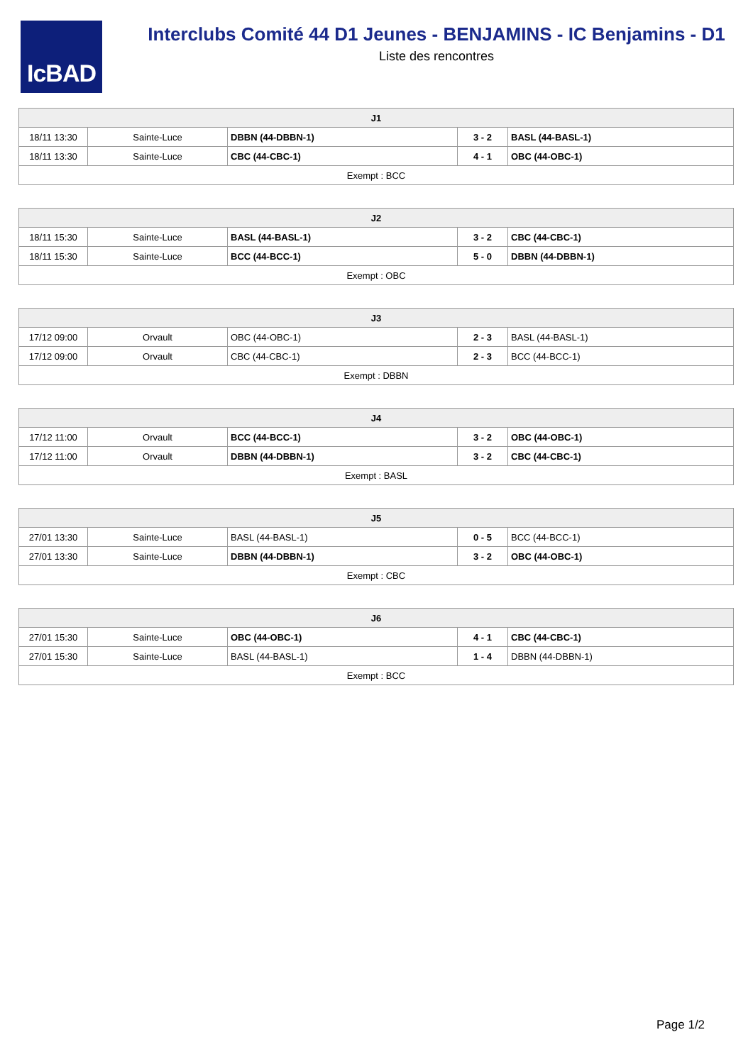IcBAD
Interclubs Comité 44 D1 Jeunes - BENJAMINS - IC Benjamins - D1
Liste des rencontres
| J1 | | | | |
| --- | --- | --- | --- | --- |
| 18/11 13:30 | Sainte-Luce | DBBN (44-DBBN-1) | 3 - 2 | BASL (44-BASL-1) |
| 18/11 13:30 | Sainte-Luce | CBC (44-CBC-1) | 4 - 1 | OBC (44-OBC-1) |
| Exempt : BCC | | | | |
| J2 | | | | |
| --- | --- | --- | --- | --- |
| 18/11 15:30 | Sainte-Luce | BASL (44-BASL-1) | 3 - 2 | CBC (44-CBC-1) |
| 18/11 15:30 | Sainte-Luce | BCC (44-BCC-1) | 5 - 0 | DBBN (44-DBBN-1) |
| Exempt : OBC | | | | |
| J3 | | | | |
| --- | --- | --- | --- | --- |
| 17/12 09:00 | Orvault | OBC (44-OBC-1) | 2 - 3 | BASL (44-BASL-1) |
| 17/12 09:00 | Orvault | CBC (44-CBC-1) | 2 - 3 | BCC (44-BCC-1) |
| Exempt : DBBN | | | | |
| J4 | | | | |
| --- | --- | --- | --- | --- |
| 17/12 11:00 | Orvault | BCC (44-BCC-1) | 3 - 2 | OBC (44-OBC-1) |
| 17/12 11:00 | Orvault | DBBN (44-DBBN-1) | 3 - 2 | CBC (44-CBC-1) |
| Exempt : BASL | | | | |
| J5 | | | | |
| --- | --- | --- | --- | --- |
| 27/01 13:30 | Sainte-Luce | BASL (44-BASL-1) | 0 - 5 | BCC (44-BCC-1) |
| 27/01 13:30 | Sainte-Luce | DBBN (44-DBBN-1) | 3 - 2 | OBC (44-OBC-1) |
| Exempt : CBC | | | | |
| J6 | | | | |
| --- | --- | --- | --- | --- |
| 27/01 15:30 | Sainte-Luce | OBC (44-OBC-1) | 4 - 1 | CBC (44-CBC-1) |
| 27/01 15:30 | Sainte-Luce | BASL (44-BASL-1) | 1 - 4 | DBBN (44-DBBN-1) |
| Exempt : BCC | | | | |
Page 1/2